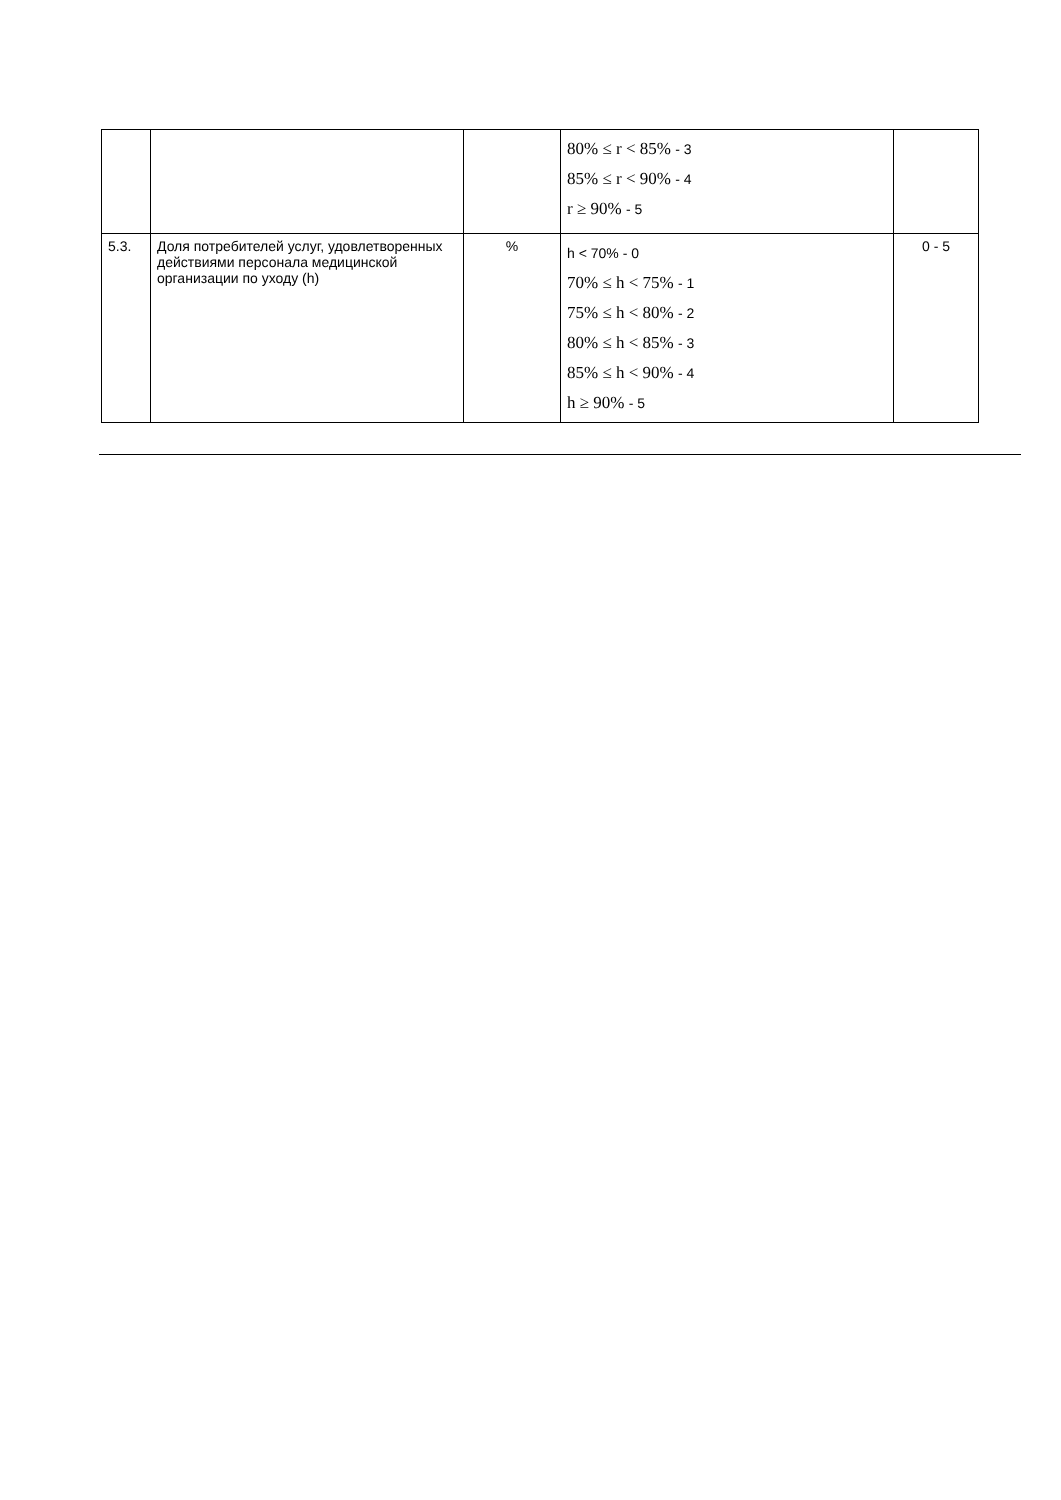| | | | 80% ≤ r < 85% - 3 85% ≤ r < 90% - 4 r ≥ 90% - 5 | |
| 5.3. | Доля потребителей услуг, удовлетворенных действиями персонала медицинской организации по уходу (h) | % | h < 70% - 0 70% ≤ h < 75% - 1 75% ≤ h < 80% - 2 80% ≤ h < 85% - 3 85% ≤ h < 90% - 4 h ≥ 90% - 5 | 0 - 5 |